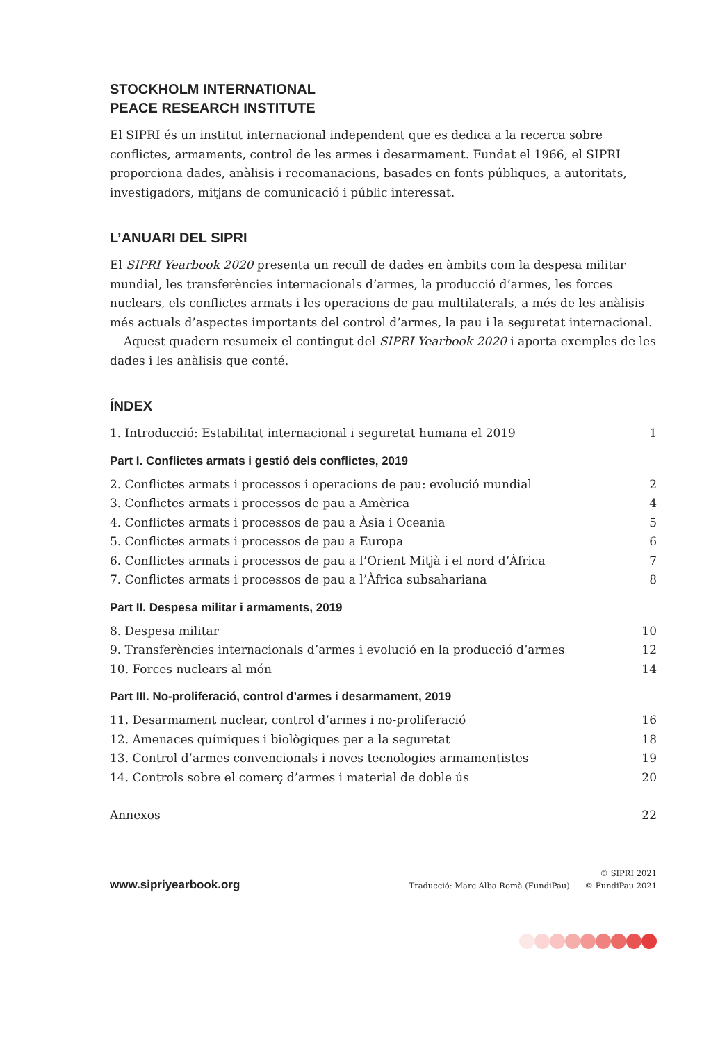STOCKHOLM INTERNATIONAL
PEACE RESEARCH INSTITUTE
El SIPRI és un institut internacional independent que es dedica a la recerca sobre conflictes, armaments, control de les armes i desarmament. Fundat el 1966, el SIPRI proporciona dades, anàlisis i recomanacions, basades en fonts públiques, a autoritats, investigadors, mitjans de comunicació i públic interessat.
L’ANUARI DEL SIPRI
El SIPRI Yearbook 2020 presenta un recull de dades en àmbits com la despesa militar mundial, les transferències internacionals d’armes, la producció d’armes, les forces nuclears, els conflictes armats i les operacions de pau multilaterals, a més de les anàlisis més actuals d’aspectes importants del control d’armes, la pau i la seguretat internacional.
Aquest quadern resumeix el contingut del SIPRI Yearbook 2020 i aporta exemples de les dades i les anàlisis que conté.
ÍNDEX
1. Introducció: Estabilitat internacional i seguretat humana el 2019 1
Part I. Conflictes armats i gestió dels conflictes, 2019
2. Conflictes armats i processos i operacions de pau: evolució mundial 2
3. Conflictes armats i processos de pau a Amèrica 4
4. Conflictes armats i processos de pau a Àsia i Oceania 5
5. Conflictes armats i processos de pau a Europa 6
6. Conflictes armats i processos de pau a l’Orient Mitjà i el nord d’Àfrica 7
7. Conflictes armats i processos de pau a l’Àfrica subsahariana 8
Part II. Despesa militar i armaments, 2019
8. Despesa militar 10
9. Transferències internacionals d’armes i evolució en la producció d’armes 12
10. Forces nuclears al món 14
Part III. No-proliferació, control d’armes i desarmament, 2019
11. Desarmament nuclear, control d’armes i no-proliferació 16
12. Amenaces químiques i biològiques per a la seguretat 18
13. Control d’armes convencionals i noves tecnologies armamentistes 19
14. Controls sobre el comerç d’armes i material de doble ús 20
Annexos 22
www.sipriyearbook.org Traducció: Marc Alba Romà (FundiPau) © SIPRI 2021
© FundiPau 2021